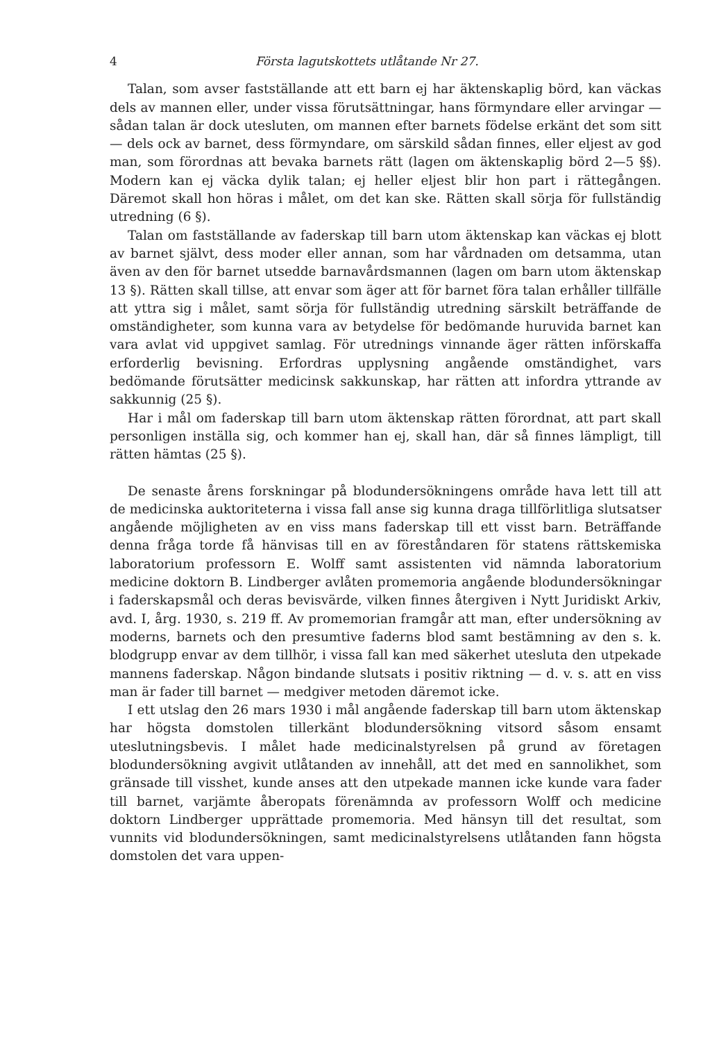4 Första lagutskottets utlåtande Nr 27.
Talan, som avser fastställande att ett barn ej har äktenskaplig börd, kan väckas dels av mannen eller, under vissa förutsättningar, hans förmyndare eller arvingar — sådan talan är dock utesluten, om mannen efter barnets födelse erkänt det som sitt — dels ock av barnet, dess förmyndare, om särskild sådan finnes, eller eljest av god man, som förordnas att bevaka barnets rätt (lagen om äktenskaplig börd 2—5 §§). Modern kan ej väcka dylik talan; ej heller eljest blir hon part i rättegången. Däremot skall hon höras i målet, om det kan ske. Rätten skall sörja för fullständig utredning (6 §).
Talan om fastställande av faderskap till barn utom äktenskap kan väckas ej blott av barnet självt, dess moder eller annan, som har vårdnaden om detsamma, utan även av den för barnet utsedde barnavårdsmannen (lagen om barn utom äktenskap 13 §). Rätten skall tillse, att envar som äger att för barnet föra talan erhåller tillfälle att yttra sig i målet, samt sörja för fullständig utredning särskilt beträffande de omständigheter, som kunna vara av betydelse för bedömande huruvida barnet kan vara avlat vid uppgivet samlag. För utrednings vinnande äger rätten införskaffa erforderlig bevisning. Erfordras upplysning angående omständighet, vars bedömande förutsätter medicinsk sakkunskap, har rätten att infordra yttrande av sakkunnig (25 §).
Har i mål om faderskap till barn utom äktenskap rätten förordnat, att part skall personligen inställa sig, och kommer han ej, skall han, där så finnes lämpligt, till rätten hämtas (25 §).
De senaste årens forskningar på blodundersökningens område hava lett till att de medicinska auktoriteterna i vissa fall anse sig kunna draga tillförlitliga slutsatser angående möjligheten av en viss mans faderskap till ett visst barn. Beträffande denna fråga torde få hänvisas till en av föreståndaren för statens rättskemiska laboratorium professorn E. Wolff samt assistenten vid nämnda laboratorium medicine doktorn B. Lindberger avlåten promemoria angående blodundersökningar i faderskapsmål och deras bevisvärde, vilken finnes återgiven i Nytt Juridiskt Arkiv, avd. I, årg. 1930, s. 219 ff. Av promemorian framgår att man, efter undersökning av moderns, barnets och den presumtive faderns blod samt bestämning av den s. k. blodgrupp envar av dem tillhör, i vissa fall kan med säkerhet utesluta den utpekade mannens faderskap. Någon bindande slutsats i positiv riktning — d. v. s. att en viss man är fader till barnet — medgiver metoden däremot icke.
I ett utslag den 26 mars 1930 i mål angående faderskap till barn utom äktenskap har högsta domstolen tillerkänt blodundersökning vitsord såsom ensamt uteslutningsbevis. I målet hade medicinalstyrelsen på grund av företagen blodundersökning avgivit utlåtanden av innehåll, att det med en sannolikhet, som gränsade till visshet, kunde anses att den utpekade mannen icke kunde vara fader till barnet, varjämte åberopats förenämnda av professorn Wolff och medicine doktorn Lindberger upprättade promemoria. Med hänsyn till det resultat, som vunnits vid blodundersökningen, samt medicinalstyrelsens utlåtanden fann högsta domstolen det vara uppen-